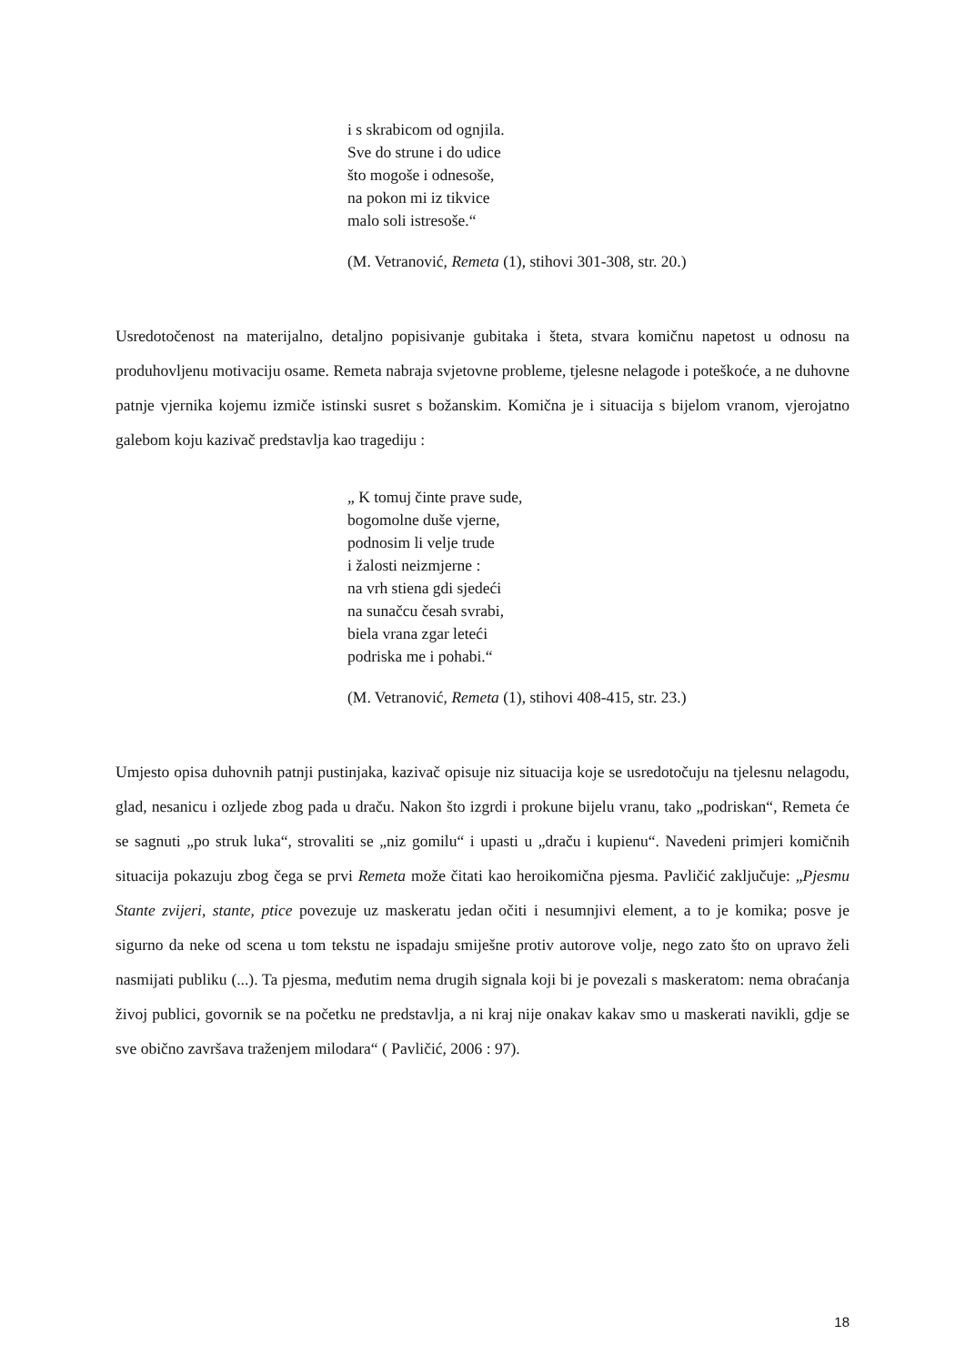i s skrabicom od ognjila.
Sve do strune i do udice
što mogoše i odnesoše,
na pokon mi iz tikvice
malo soli istresoše.“
(M. Vetranović, Remeta (1), stihovi 301-308, str. 20.)
Usredotočenost na materijalno, detaljno popisivanje gubitaka i šteta, stvara komičnu napetost u odnosu na produhovljenu motivaciju osame. Remeta nabraja svjetovne probleme, tjelesne nelagode i poteškoće, a ne duhovne patnje vjernika kojemu izmiče istinski susret s božanskim. Komična je i situacija s bijelom vranom, vjerojatno galebom koju kazivač predstavlja kao tragediju :
„ K tomuj činte prave sude,
bogomolne duše vjerne,
podnosim li velje trude
i žalosti neizmjerne :
na vrh stiena gdi sjedeći
na sunačcu česah svrabi,
biela vrana zgar leteći
podriska me i pohabi.“
(M. Vetranović, Remeta (1), stihovi 408-415, str. 23.)
Umjesto opisa duhovnih patnji pustinjaka, kazivač opisuje niz situacija koje se usredotočuju na tjelesnu nelagodu, glad, nesanicu i ozljede zbog pada u draču. Nakon što izgrdi i prokune bijelu vranu, tako „podriskan“, Remeta će se sagnuti „po struk luka“, strovaliti se „niz gomilu“ i upasti u „draču i kupienu“. Navedeni primjeri komičnih situacija pokazuju zbog čega se prvi Remeta može čitati kao heroikomična pjesma. Pavličić zaključuje: „Pjesmu Stante zvijeri, stante, ptice povezuje uz maskeratu jedan očiti i nesumnjivi element, a to je komika; posve je sigurno da neke od scena u tom tekstu ne ispadaju smiješne protiv autorove volje, nego zato što on upravo želi nasmijati publiku (...). Ta pjesma, međutim nema drugih signala koji bi je povezali s maskeratom: nema obraćanja živoj publici, govornik se na početku ne predstavlja, a ni kraj nije onakav kakav smo u maskerati navikli, gdje se sve obično završava traženjem milodara“ ( Pavličić, 2006 : 97).
18